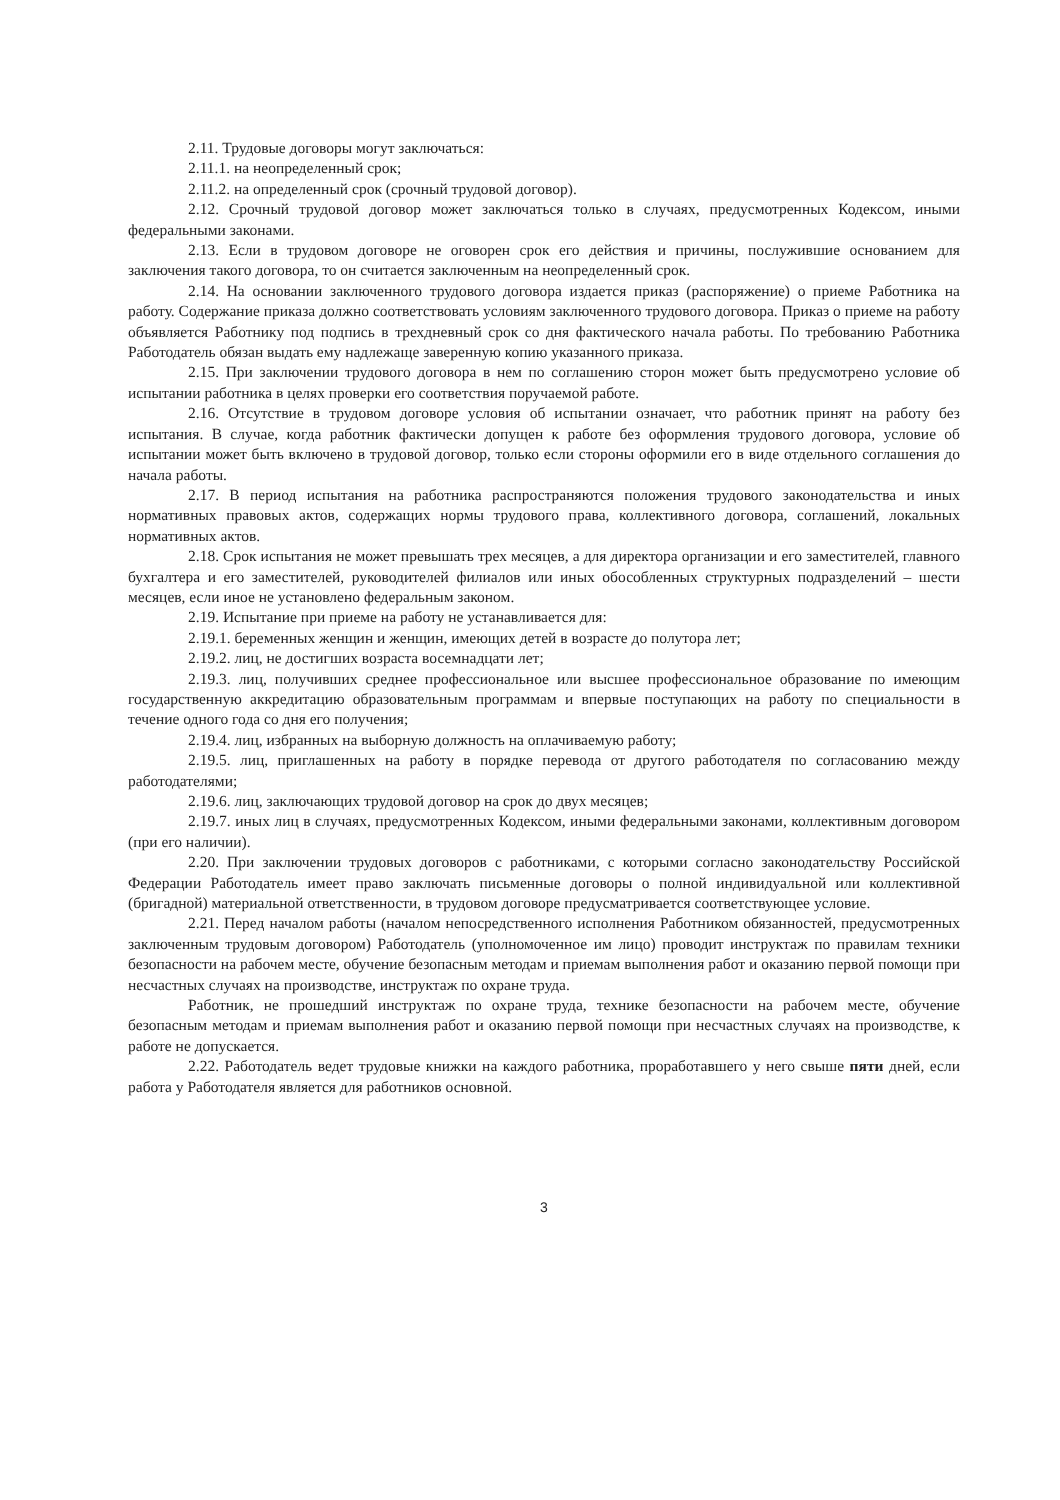2.11. Трудовые договоры могут заключаться:
2.11.1. на неопределенный срок;
2.11.2. на определенный срок (срочный трудовой договор).
2.12. Срочный трудовой договор может заключаться только в случаях, предусмотренных Кодексом, иными федеральными законами.
2.13. Если в трудовом договоре не оговорен срок его действия и причины, послужившие основанием для заключения такого договора, то он считается заключенным на неопределенный срок.
2.14. На основании заключенного трудового договора издается приказ (распоряжение) о приеме Работника на работу. Содержание приказа должно соответствовать условиям заключенного трудового договора. Приказ о приеме на работу объявляется Работнику под подпись в трехдневный срок со дня фактического начала работы. По требованию Работника Работодатель обязан выдать ему надлежаще заверенную копию указанного приказа.
2.15. При заключении трудового договора в нем по соглашению сторон может быть предусмотрено условие об испытании работника в целях проверки его соответствия поручаемой работе.
2.16. Отсутствие в трудовом договоре условия об испытании означает, что работник принят на работу без испытания. В случае, когда работник фактически допущен к работе без оформления трудового договора, условие об испытании может быть включено в трудовой договор, только если стороны оформили его в виде отдельного соглашения до начала работы.
2.17. В период испытания на работника распространяются положения трудового законодательства и иных нормативных правовых актов, содержащих нормы трудового права, коллективного договора, соглашений, локальных нормативных актов.
2.18. Срок испытания не может превышать трех месяцев, а для директора организации и его заместителей, главного бухгалтера и его заместителей, руководителей филиалов или иных обособленных структурных подразделений – шести месяцев, если иное не установлено федеральным законом.
2.19. Испытание при приеме на работу не устанавливается для:
2.19.1. беременных женщин и женщин, имеющих детей в возрасте до полутора лет;
2.19.2. лиц, не достигших возраста восемнадцати лет;
2.19.3. лиц, получивших среднее профессиональное или высшее профессиональное образование по имеющим государственную аккредитацию образовательным программам и впервые поступающих на работу по специальности в течение одного года со дня его получения;
2.19.4. лиц, избранных на выборную должность на оплачиваемую работу;
2.19.5. лиц, приглашенных на работу в порядке перевода от другого работодателя по согласованию между работодателями;
2.19.6. лиц, заключающих трудовой договор на срок до двух месяцев;
2.19.7. иных лиц в случаях, предусмотренных Кодексом, иными федеральными законами, коллективным договором (при его наличии).
2.20. При заключении трудовых договоров с работниками, с которыми согласно законодательству Российской Федерации Работодатель имеет право заключать письменные договоры о полной индивидуальной или коллективной (бригадной) материальной ответственности, в трудовом договоре предусматривается соответствующее условие.
2.21. Перед началом работы (началом непосредственного исполнения Работником обязанностей, предусмотренных заключенным трудовым договором) Работодатель (уполномоченное им лицо) проводит инструктаж по правилам техники безопасности на рабочем месте, обучение безопасным методам и приемам выполнения работ и оказанию первой помощи при несчастных случаях на производстве, инструктаж по охране труда.
Работник, не прошедший инструктаж по охране труда, технике безопасности на рабочем месте, обучение безопасным методам и приемам выполнения работ и оказанию первой помощи при несчастных случаях на производстве, к работе не допускается.
2.22. Работодатель ведет трудовые книжки на каждого работника, проработавшего у него свыше пяти дней, если работа у Работодателя является для работников основной.
3